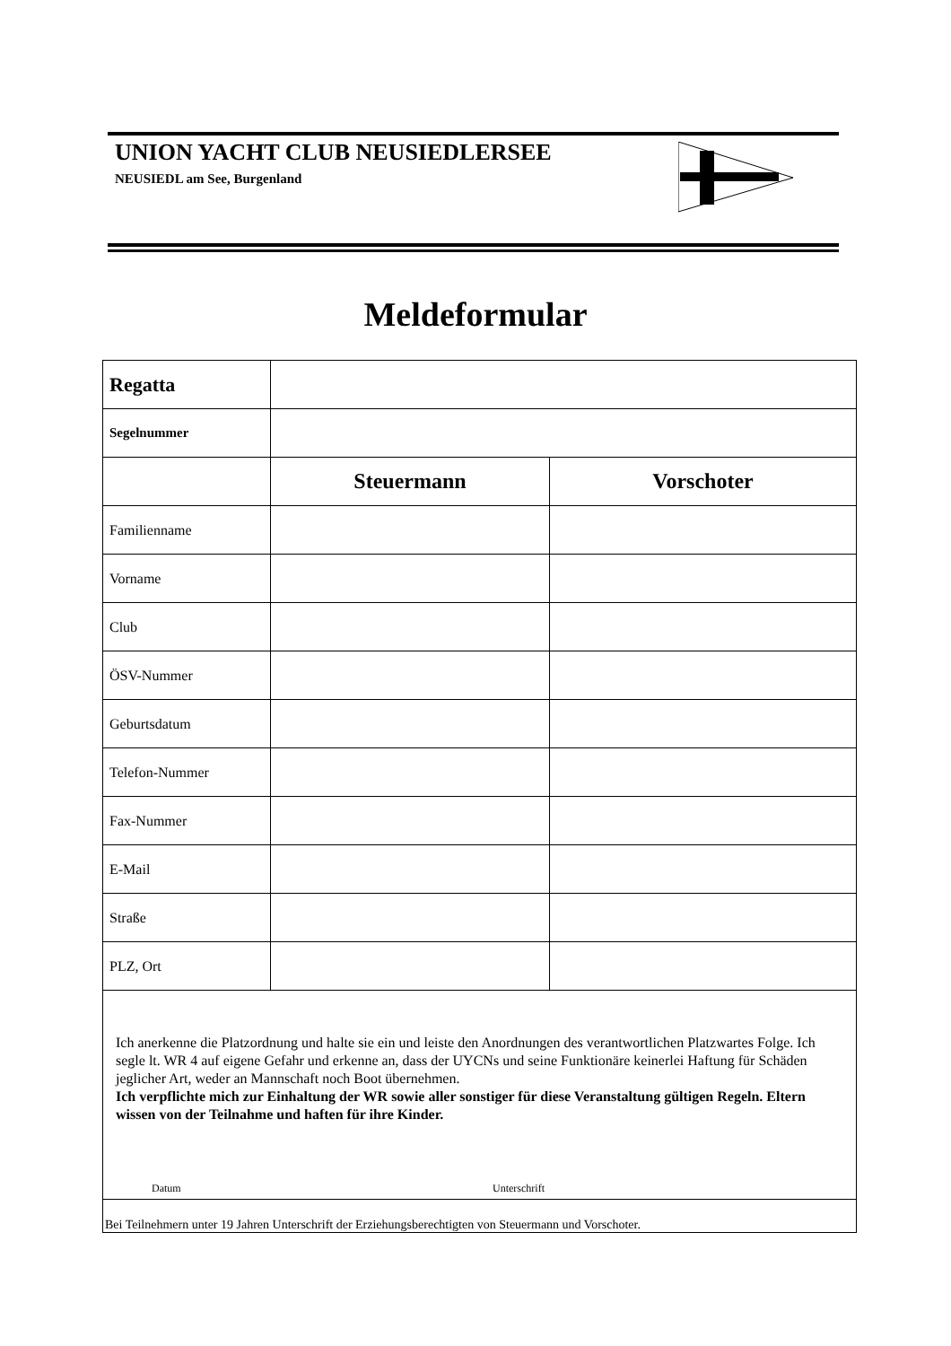UNION YACHT CLUB NEUSIEDLERSEE
NEUSIEDL am See, Burgenland
Meldeformular
| Regatta | | |
| Segelnummer | | |
| | Steuermann | Vorschoter |
| Familienname | | |
| Vorname | | |
| Club | | |
| ÖSV-Nummer | | |
| Geburtsdatum | | |
| Telefon-Nummer | | |
| Fax-Nummer | | |
| E-Mail | | |
| Straße | | |
| PLZ, Ort | | |
| Ich anerkenne die Platzordnung und halte sie ein und leiste den Anordnungen des verantwortlichen Platzwartes Folge. Ich segle lt. WR 4 auf eigene Gefahr und erkenne an, dass der UYCNs und seine Funktionäre keinerlei Haftung für Schäden jeglicher Art, weder an Mannschaft noch Boot übernehmen. Ich verpflichte mich zur Einhaltung der WR sowie aller sonstiger für diese Veranstaltung gültigen Regeln. Eltern wissen von der Teilnahme und haften für ihre Kinder. Datum Unterschrift | | |
| Bei Teilnehmern unter 19 Jahren Unterschrift der Erziehungsberechtigten von Steuermann und Vorschoter. | | |